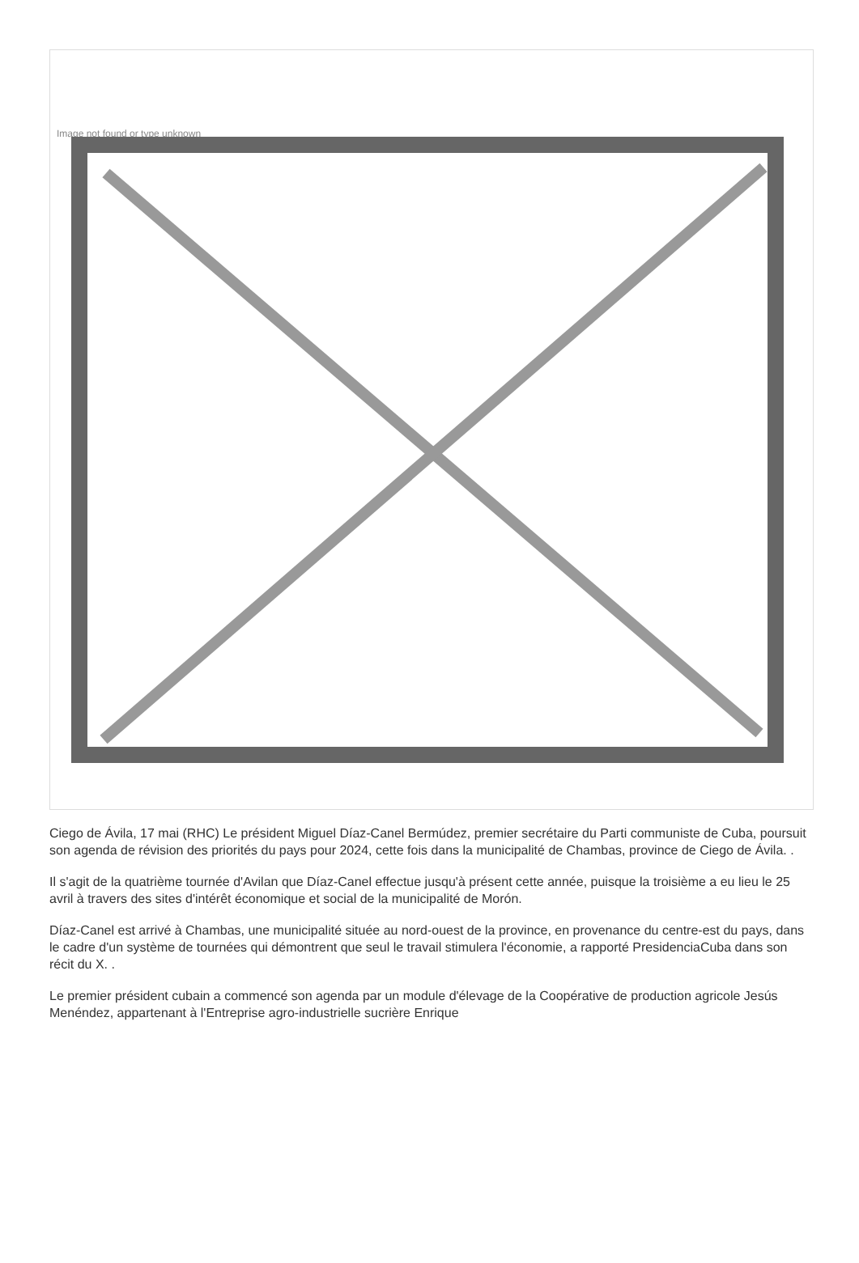Image not found or type unknown
Ciego de Ávila, 17 mai (RHC) Le président Miguel Díaz-Canel Bermúdez, premier secrétaire du Parti communiste de Cuba, poursuit son agenda de révision des priorités du pays pour 2024, cette fois dans la municipalité de Chambas, province de Ciego de Ávila. .
Il s'agit de la quatrième tournée d'Avilan que Díaz-Canel effectue jusqu'à présent cette année, puisque la troisième a eu lieu le 25 avril à travers des sites d'intérêt économique et social de la municipalité de Morón.
Díaz-Canel est arrivé à Chambas, une municipalité située au nord-ouest de la province, en provenance du centre-est du pays, dans le cadre d'un système de tournées qui démontrent que seul le travail stimulera l'économie, a rapporté PresidenciaCuba dans son récit du X. .
Le premier président cubain a commencé son agenda par un module d'élevage de la Coopérative de production agricole Jesús Menéndez, appartenant à l'Entreprise agro-industrielle sucrière Enrique